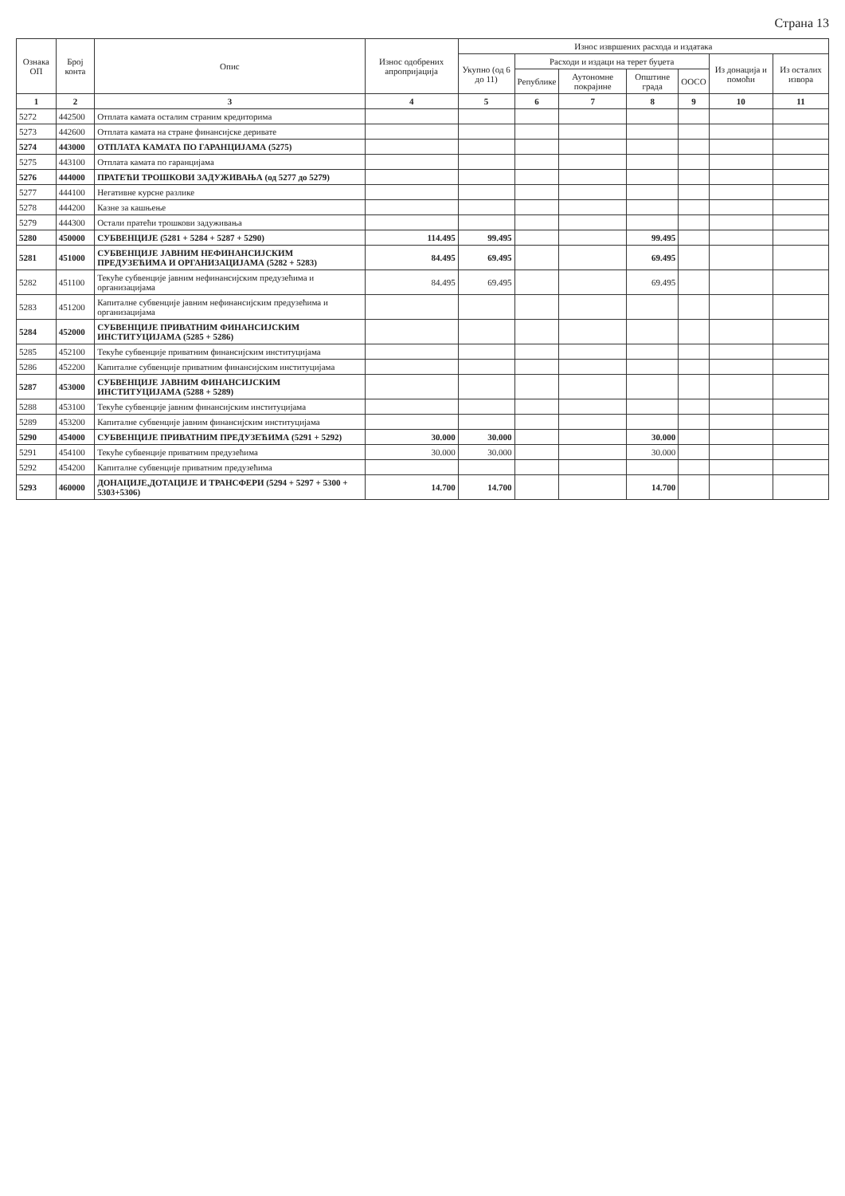Страна 13
| Ознака ОП | Број конта | Опис | Износ одобрених апропријација | Износ извршених расхода и издатака | | | | | | |
| --- | --- | --- | --- | --- | --- | --- | --- | --- | --- | --- |
| | | | | Укупно (од 6 до 11) | Расходи и издаци на терет буџета | | | | Из донација и помоћи | Из осталих извора |
| | | | | | Републике | Аутономне покрајине | Општине града | ООСО | | |
| 1 | 2 | 3 | 4 | 5 | 6 | 7 | 8 | 9 | 10 | 11 |
| 5272 | 442500 | Отплата камата осталим страним кредиторима | | | | | | | | |
| 5273 | 442600 | Отплата камата на стране финансијске деривате | | | | | | | | |
| 5274 | 443000 | ОТПЛАТА КАМАТА ПО ГАРАНЦИЈАМА (5275) | | | | | | | | |
| 5275 | 443100 | Отплата камата по гаранцијама | | | | | | | | |
| 5276 | 444000 | ПРАТЕЋИ ТРОШКОВИ ЗАДУЖИВАЊА (од 5277 до 5279) | | | | | | | | |
| 5277 | 444100 | Негативне курсне разлике | | | | | | | | |
| 5278 | 444200 | Казне за кашњење | | | | | | | | |
| 5279 | 444300 | Остали пратећи трошкови задуживања | | | | | | | | |
| 5280 | 450000 | СУБВЕНЦИЈЕ (5281 + 5284 + 5287 + 5290) | 114.495 | 99.495 | | | 99.495 | | | |
| 5281 | 451000 | СУБВЕНЦИЈЕ ЈАВНИМ НЕФИНАНСИЈСКИМ ПРЕДУЗЕЋИМА И ОРГАНИЗАЦИЈАМА (5282 + 5283) | 84.495 | 69.495 | | | 69.495 | | | |
| 5282 | 451100 | Текуће субвенције јавним нефинансијским предузећима и организацијама | 84.495 | 69.495 | | | 69.495 | | | |
| 5283 | 451200 | Капиталне субвенције јавним нефинансијским предузећима и организацијама | | | | | | | | |
| 5284 | 452000 | СУБВЕНЦИЈЕ ПРИВАТНИМ ФИНАНСИЈСКИМ ИНСТИТУЦИЈАМА (5285 + 5286) | | | | | | | | |
| 5285 | 452100 | Текуће субвенције приватним финансијским институцијама | | | | | | | | |
| 5286 | 452200 | Капиталне субвенције приватним финансијским институцијама | | | | | | | | |
| 5287 | 453000 | СУБВЕНЦИЈЕ ЈАВНИМ ФИНАНСИЈСКИМ ИНСТИТУЦИЈАМА (5288 + 5289) | | | | | | | | |
| 5288 | 453100 | Текуће субвенције јавним финансијским институцијама | | | | | | | | |
| 5289 | 453200 | Капиталне субвенције јавним финансијским институцијама | | | | | | | | |
| 5290 | 454000 | СУБВЕНЦИЈЕ ПРИВАТНИМ ПРЕДУЗЕЋИМА (5291 + 5292) | 30.000 | 30.000 | | | 30.000 | | | |
| 5291 | 454100 | Текуће субвенције приватним предузећима | 30.000 | 30.000 | | | 30.000 | | | |
| 5292 | 454200 | Капиталне субвенције приватним предузећима | | | | | | | | |
| 5293 | 460000 | ДОНАЦИЈЕ,ДОТАЦИЈЕ И ТРАНСФЕРИ (5294 + 5297 + 5300 + 5303+5306) | 14.700 | 14.700 | | | 14.700 | | | |